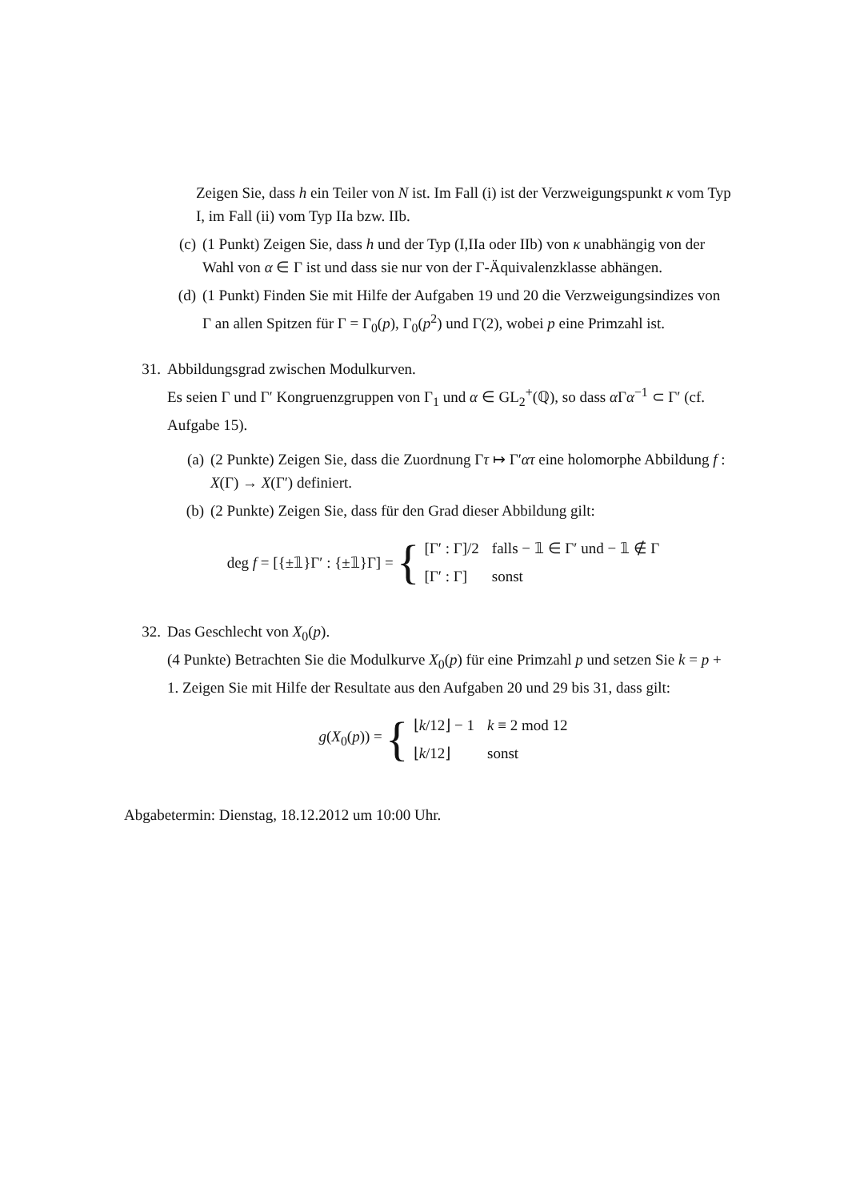Zeigen Sie, dass h ein Teiler von N ist. Im Fall (i) ist der Verzweigungspunkt κ vom Typ I, im Fall (ii) vom Typ IIa bzw. IIb.
(c) (1 Punkt) Zeigen Sie, dass h und der Typ (I,IIa oder IIb) von κ unabhängig von der Wahl von α ∈ Γ ist und dass sie nur von der Γ-Äquivalenzklasse abhängen.
(d) (1 Punkt) Finden Sie mit Hilfe der Aufgaben 19 und 20 die Verzweigungsindizes von Γ an allen Spitzen für Γ = Γ<sub>0</sub>(p), Γ<sub>0</sub>(p<sup>2</sup>) und Γ(2), wobei p eine Primzahl ist.
31. Abbildungsgrad zwischen Modulkurven.
Es seien Γ und Γ′ Kongruenzgruppen von Γ<sub>1</sub> und α ∈ GL<sub>2</sub><sup>+</sup>(ℚ), so dass α Γα<sup>−1</sup> ⊂ Γ′ (cf. Aufgabe 15).
(a) (2 Punkte) Zeigen Sie, dass die Zuordnung Γτ ↦ Γ′ατ eine holomorphe Abbildung f : X(Γ) → X(Γ′) definiert.
(b) (2 Punkte) Zeigen Sie, dass für den Grad dieser Abbildung gilt:
deg f = [{±𝟙}Γ′ : {±𝟙}Γ] = {
| [Γ′ : Γ]/2 | falls − 𝟙 ∈ Γ′ und − 𝟙 ∉ Γ |
| [Γ′ : Γ] | sonst |
32. Das Geschlecht von X<sub>0</sub>(p).
(4 Punkte) Betrachten Sie die Modulkurve X<sub>0</sub>(p) für eine Primzahl p und setzen Sie k = p + 1. Zeigen Sie mit Hilfe der Resultate aus den Aufgaben 20 und 29 bis 31, dass gilt:
g(X<sub>0</sub>(p)) = {
| ⌊ k /12⌋ − 1 | k ≡ 2 mod 12 |
| ⌊ k /12⌋ | sonst |
Abgabetermin: Dienstag, 18.12.2012 um 10:00 Uhr.